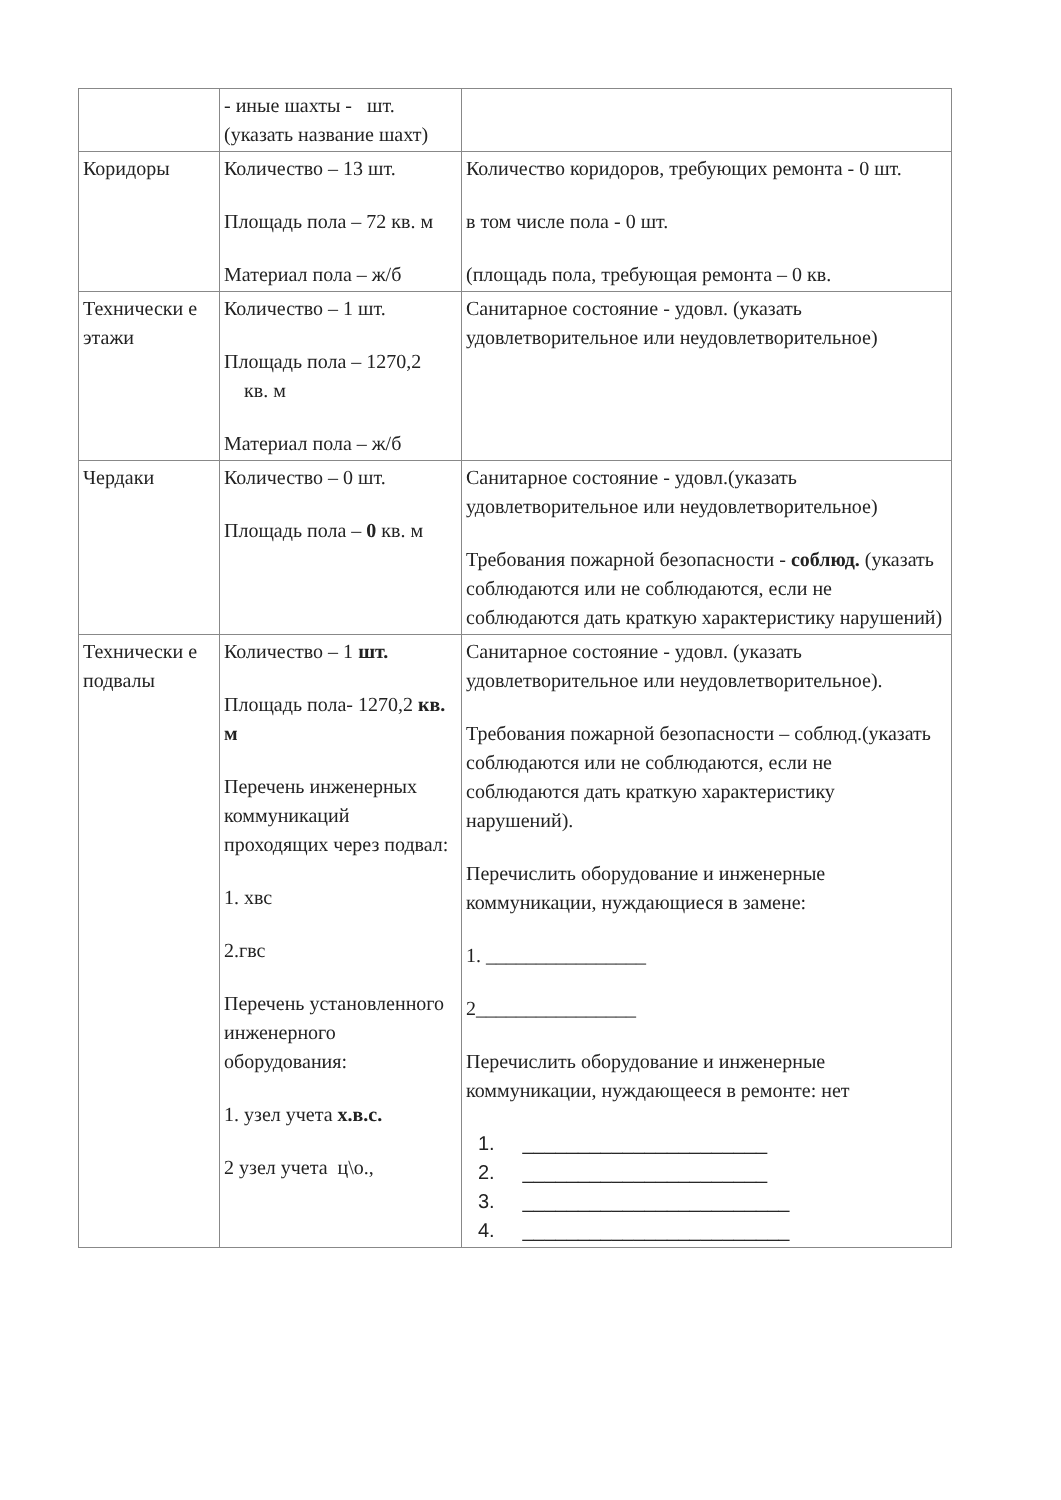| | - иные шахты - шт. (указать название шахт) | |
| Коридоры | Количество – 13 шт. Площадь пола – 72 кв. м Материал пола – ж/б | Количество коридоров, требующих ремонта - 0 шт. в том числе пола - 0 шт. (площадь пола, требующая ремонта – 0 кв. |
| Технически е этажи | Количество – 1 шт. Площадь пола – 1270,2 кв. м Материал пола – ж/б | Санитарное состояние - удовл. (указать удовлетворительное или неудовлетворительное) |
| Чердаки | Количество – 0 шт. Площадь пола – 0 кв. м | Санитарное состояние - удовл.(указать удовлетворительное или неудовлетворительное) Требования пожарной безопасности - соблюд. (указать соблюдаются или не соблюдаются, если не соблюдаются дать краткую характеристику нарушений) |
| Технически е подвалы | Количество – 1 шт. Площадь пола- 1270,2 кв. м Перечень инженерных коммуникаций проходящих через подвал: 1. хвс 2.гвс Перечень установленного инженерного оборудования: 1. узел учета х.в.с. 2 узел учета ц\о., | Санитарное состояние - удовл. (указать удовлетворительное или неудовлетворительное). Требования пожарной безопасности – соблюд.(указать соблюдаются или не соблюдаются, если не соблюдаются дать краткую характеристику нарушений). Перечислить оборудование и инженерные коммуникации, нуждающиеся в замене: 1. ________________ 2________________ Перечислить оборудование и инженерные коммуникации, нуждающееся в ремонте: нет 1. ______________________ 2. ______________________ 3. ________________________ 4. ________________________ |